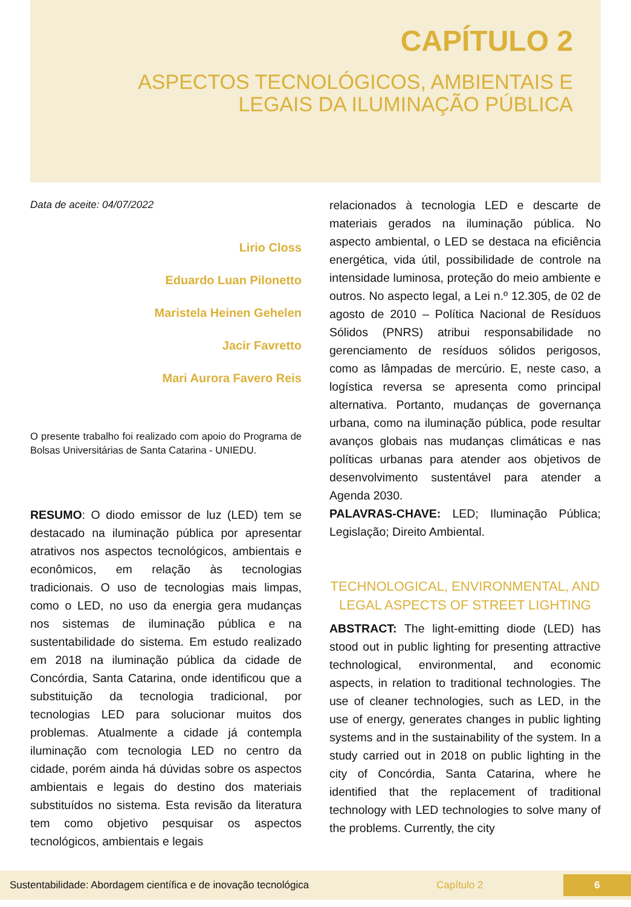CAPÍTULO 2
ASPECTOS TECNOLÓGICOS, AMBIENTAIS E
LEGAIS DA ILUMINAÇÃO PÚBLICA
Data de aceite: 04/07/2022
Lirio Closs
Eduardo Luan Pilonetto
Maristela Heinen Gehelen
Jacir Favretto
Mari Aurora Favero Reis
O presente trabalho foi realizado com apoio do Programa de Bolsas Universitárias de Santa Catarina - UNIEDU.
RESUMO: O diodo emissor de luz (LED) tem se destacado na iluminação pública por apresentar atrativos nos aspectos tecnológicos, ambientais e econômicos, em relação às tecnologias tradicionais. O uso de tecnologias mais limpas, como o LED, no uso da energia gera mudanças nos sistemas de iluminação pública e na sustentabilidade do sistema. Em estudo realizado em 2018 na iluminação pública da cidade de Concórdia, Santa Catarina, onde identificou que a substituição da tecnologia tradicional, por tecnologias LED para solucionar muitos dos problemas. Atualmente a cidade já contempla iluminação com tecnologia LED no centro da cidade, porém ainda há dúvidas sobre os aspectos ambientais e legais do destino dos materiais substituídos no sistema. Esta revisão da literatura tem como objetivo pesquisar os aspectos tecnológicos, ambientais e legais
relacionados à tecnologia LED e descarte de materiais gerados na iluminação pública. No aspecto ambiental, o LED se destaca na eficiência energética, vida útil, possibilidade de controle na intensidade luminosa, proteção do meio ambiente e outros. No aspecto legal, a Lei n.º 12.305, de 02 de agosto de 2010 – Política Nacional de Resíduos Sólidos (PNRS) atribui responsabilidade no gerenciamento de resíduos sólidos perigosos, como as lâmpadas de mercúrio. E, neste caso, a logística reversa se apresenta como principal alternativa. Portanto, mudanças de governança urbana, como na iluminação pública, pode resultar avanços globais nas mudanças climáticas e nas políticas urbanas para atender aos objetivos de desenvolvimento sustentável para atender a Agenda 2030.
PALAVRAS-CHAVE: LED; Iluminação Pública; Legislação; Direito Ambiental.
TECHNOLOGICAL, ENVIRONMENTAL, AND LEGAL ASPECTS OF STREET LIGHTING
ABSTRACT: The light-emitting diode (LED) has stood out in public lighting for presenting attractive technological, environmental, and economic aspects, in relation to traditional technologies. The use of cleaner technologies, such as LED, in the use of energy, generates changes in public lighting systems and in the sustainability of the system. In a study carried out in 2018 on public lighting in the city of Concórdia, Santa Catarina, where he identified that the replacement of traditional technology with LED technologies to solve many of the problems. Currently, the city
Sustentabilidade: Abordagem científica e de inovação tecnológica Capítulo 2 6